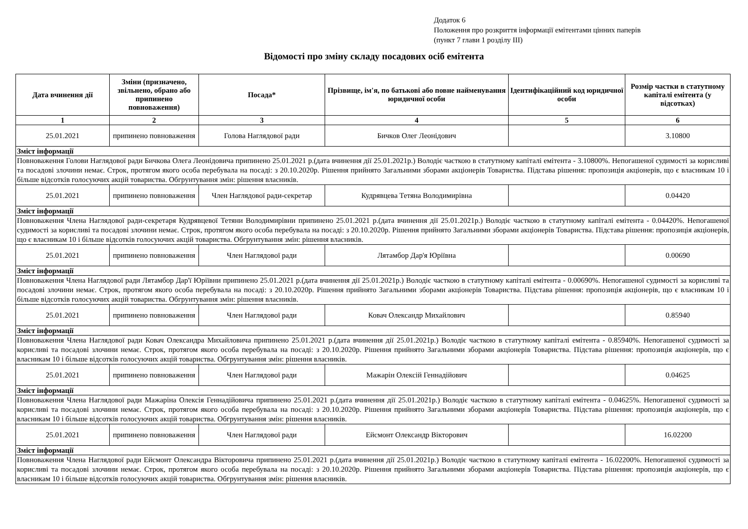Додаток 6
Положення про розкриття інформації емітентами цінних паперів
(пункт 7 глави 1 розділу III)
Відомості про зміну складу посадових осіб емітента
| Дата вчинення дії | Зміни (призначено, звільнено, обрано або припинено повноваження) | Посада* | Прізвище, ім'я, по батькові або повне найменування юридичної особи | Ідентифікаційний код юридичної особи | Розмір частки в статутному капіталі емітента (у відсотках) |
| --- | --- | --- | --- | --- | --- |
| 1 | 2 | 3 | 4 | 5 | 6 |
| 25.01.2021 | припинено повноваження | Голова Наглядової ради | Бичков Олег Леонідович | | 3.10800 |
| Зміст інформації | | | | | |
| Повноваження Голови Наглядової ради Бичкова Олега Леонідовича припинено 25.01.2021 р.(дата вчинення дії 25.01.2021р.) Володіє часткою в статутному капіталі емітента - 3.10800%. Непогашеної судимості за корисливі та посадові злочини немає. Строк, протягом якого особа перебувала на посаді: з 20.10.2020р. Рішення прийнято Загальними зборами акціонерів Товариства. Підстава рішення: пропозиція акціонерів, що є власникам 10 і більше відсотків голосуючих акцій товариства. Обгрунтування змін: рішення власників. | | | | | |
| 25.01.2021 | припинено повноваження | Член Наглядової ради-секретар | Кудрявцева Тетяна Володимирівна | | 0.04420 |
| Зміст інформації | | | | | |
| Повноваження Члена Наглядової ради-секретаря Кудрявцевої Тетяни Володимирівни припинено 25.01.2021 р.(дата вчинення дії 25.01.2021р.) Володіє часткою в статутному капіталі емітента - 0.04420%. Непогашеної судимості за корисливі та посадові злочини немає. Строк, протягом якого особа перебувала на посаді: з 20.10.2020р. Рішення прийнято Загальними зборами акціонерів Товариства. Підстава рішення: пропозиція акціонерів, що є власникам 10 і більше відсотків голосуючих акцій товариства. Обгрунтування змін: рішення власників. | | | | | |
| 25.01.2021 | припинено повноваження | Член Наглядової ради | Лятамбор Дар'я Юріївна | | 0.00690 |
| Зміст інформації | | | | | |
| Повноваження Члена Наглядової ради Лятамбор Дар'ї Юріївни припинено 25.01.2021 р.(дата вчинення дії 25.01.2021р.) Володіє часткою в статутному капіталі емітента - 0.00690%. Непогашеної судимості за корисливі та посадові злочини немає. Строк, протягом якого особа перебувала на посаді: з 20.10.2020р. Рішення прийнято Загальними зборами акціонерів Товариства. Підстава рішення: пропозиція акціонерів, що є власникам 10 і більше відсотків голосуючих акцій товариства. Обгрунтування змін: рішення власників. | | | | | |
| 25.01.2021 | припинено повноваження | Член Наглядової ради | Ковач Олександр Михайлович | | 0.85940 |
| Зміст інформації | | | | | |
| Повноваження Члена Наглядової ради Ковач Олександра Михайловича припинено 25.01.2021 р.(дата вчинення дії 25.01.2021р.) Володіє часткою в статутному капіталі емітента - 0.85940%. Непогашеної судимості за корисливі та посадові злочини немає. Строк, протягом якого особа перебувала на посаді: з 20.10.2020р. Рішення прийнято Загальними зборами акціонерів Товариства. Підстава рішення: пропозиція акціонерів, що є власникам 10 і більше відсотків голосуючих акцій товариства. Обгрунтування змін: рішення власників. | | | | | |
| 25.01.2021 | припинено повноваження | Член Наглядової ради | Мажарін Олексій Геннадійович | | 0.04625 |
| Зміст інформації | | | | | |
| Повноваження Члена Наглядової ради Мажаріна Олексія Геннадійовича припинено 25.01.2021 р.(дата вчинення дії 25.01.2021р.) Володіє часткою в статутному капіталі емітента - 0.04625%. Непогашеної судимості за корисливі та посадові злочини немає. Строк, протягом якого особа перебувала на посаді: з 20.10.2020р. Рішення прийнято Загальними зборами акціонерів Товариства. Підстава рішення: пропозиція акціонерів, що є власникам 10 і більше відсотків голосуючих акцій товариства. Обгрунтування змін: рішення власників. | | | | | |
| 25.01.2021 | припинено повноваження | Член Наглядової ради | Ейсмонт Олександр Вікторович | | 16.02200 |
| Зміст інформації | | | | | |
| Повноваження Члена Наглядової ради Ейсмонт Олександра Вікторовича припинено 25.01.2021 р.(дата вчинення дії 25.01.2021р.) Володіє часткою в статутному капіталі емітента - 16.02200%. Непогашеної судимості за корисливі та посадові злочини немає. Строк, протягом якого особа перебувала на посаді: з 20.10.2020р. Рішення прийнято Загальними зборами акціонерів Товариства. Підстава рішення: пропозиція акціонерів, що є власникам 10 і більше відсотків голосуючих акцій товариства. Обгрунтування змін: рішення власників. | | | | | |